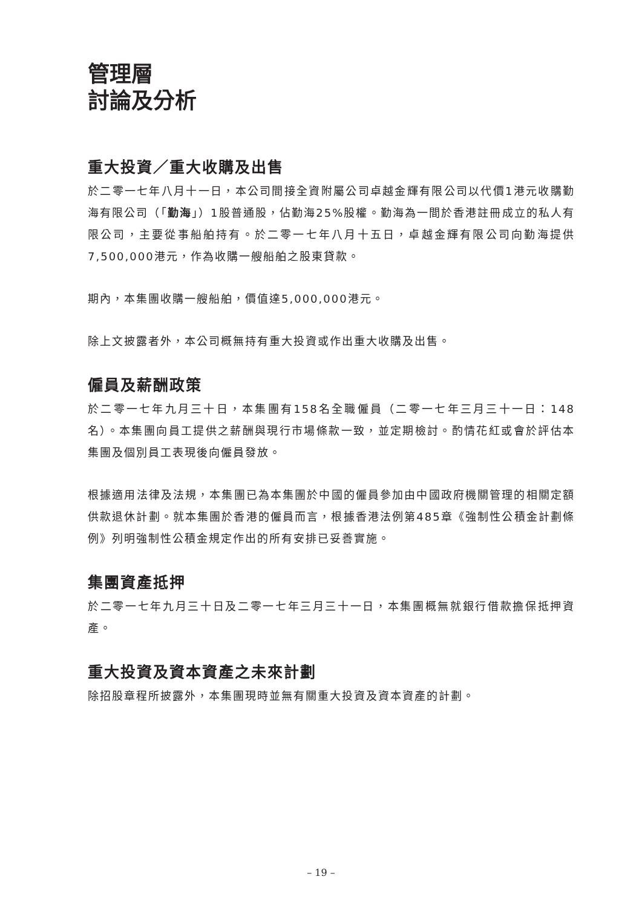管理層
討論及分析
重大投資／重大收購及出售
於二零一七年八月十一日，本公司間接全資附屬公司卓越金輝有限公司以代價1港元收購勤海有限公司（「勤海」）1股普通股，佔勤海25%股權。勤海為一間於香港註冊成立的私人有限公司，主要從事船舶持有。於二零一七年八月十五日，卓越金輝有限公司向勤海提供7,500,000港元，作為收購一艘船舶之股東貸款。
期內，本集團收購一艘船舶，價值達5,000,000港元。
除上文披露者外，本公司概無持有重大投資或作出重大收購及出售。
僱員及薪酬政策
於二零一七年九月三十日，本集團有158名全職僱員（二零一七年三月三十一日：148名）。本集團向員工提供之薪酬與現行市場條款一致，並定期檢討。酌情花紅或會於評估本集團及個別員工表現後向僱員發放。
根據適用法律及法規，本集團已為本集團於中國的僱員參加由中國政府機關管理的相關定額供款退休計劃。就本集團於香港的僱員而言，根據香港法例第485章《強制性公積金計劃條例》列明強制性公積金規定作出的所有安排已妥善實施。
集團資產抵押
於二零一七年九月三十日及二零一七年三月三十一日，本集團概無就銀行借款擔保抵押資產。
重大投資及資本資產之未來計劃
除招股章程所披露外，本集團現時並無有關重大投資及資本資產的計劃。
– 19 –